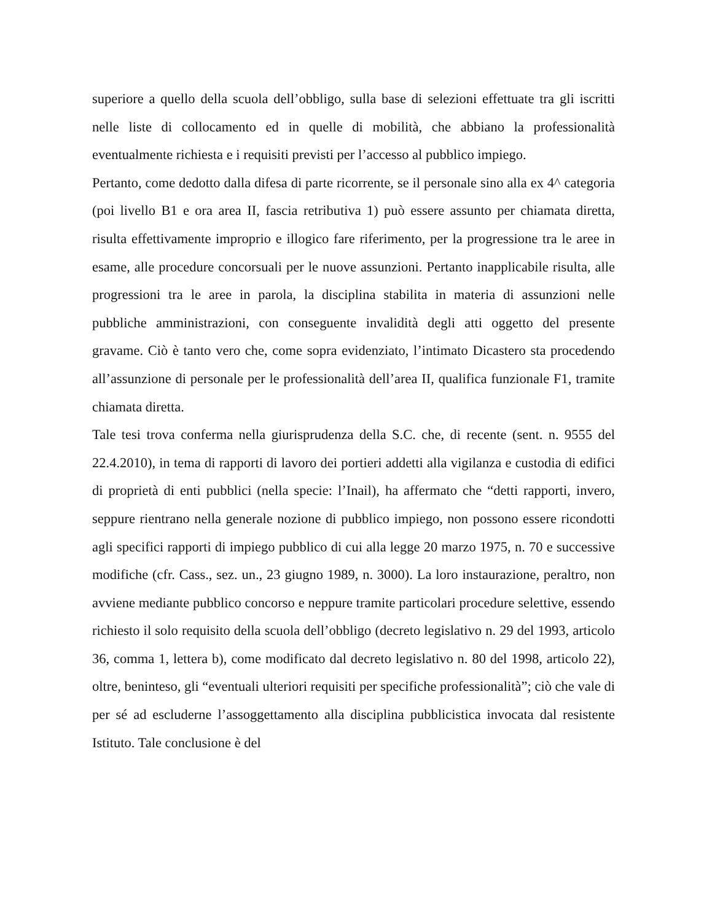superiore a quello della scuola dell’obbligo, sulla base di selezioni effettuate tra gli iscritti nelle liste di collocamento ed in quelle di mobilità, che abbiano la professionalità eventualmente richiesta e i requisiti previsti per l’accesso al pubblico impiego.
Pertanto, come dedotto dalla difesa di parte ricorrente, se il personale sino alla ex 4^ categoria (poi livello B1 e ora area II, fascia retributiva 1) può essere assunto per chiamata diretta, risulta effettivamente improprio e illogico fare riferimento, per la progressione tra le aree in esame, alle procedure concorsuali per le nuove assunzioni. Pertanto inapplicabile risulta, alle progressioni tra le aree in parola, la disciplina stabilita in materia di assunzioni nelle pubbliche amministrazioni, con conseguente invalidità degli atti oggetto del presente gravame. Ciò è tanto vero che, come sopra evidenziato, l’intimato Dicastero sta procedendo all’assunzione di personale per le professionalità dell’area II, qualifica funzionale F1, tramite chiamata diretta.
Tale tesi trova conferma nella giurisprudenza della S.C. che, di recente (sent. n. 9555 del 22.4.2010), in tema di rapporti di lavoro dei portieri addetti alla vigilanza e custodia di edifici di proprietà di enti pubblici (nella specie: l’Inail), ha affermato che “detti rapporti, invero, seppure rientrano nella generale nozione di pubblico impiego, non possono essere ricondotti agli specifici rapporti di impiego pubblico di cui alla legge 20 marzo 1975, n. 70 e successive modifiche (cfr. Cass., sez. un., 23 giugno 1989, n. 3000). La loro instaurazione, peraltro, non avviene mediante pubblico concorso e neppure tramite particolari procedure selettive, essendo richiesto il solo requisito della scuola dell’obbligo (decreto legislativo n. 29 del 1993, articolo 36, comma 1, lettera b), come modificato dal decreto legislativo n. 80 del 1998, articolo 22), oltre, beninteso, gli “eventuali ulteriori requisiti per specifiche professionalità”; ciò che vale di per sé ad escluderne l’assoggettamento alla disciplina pubblicistica invocata dal resistente Istituto. Tale conclusione è del